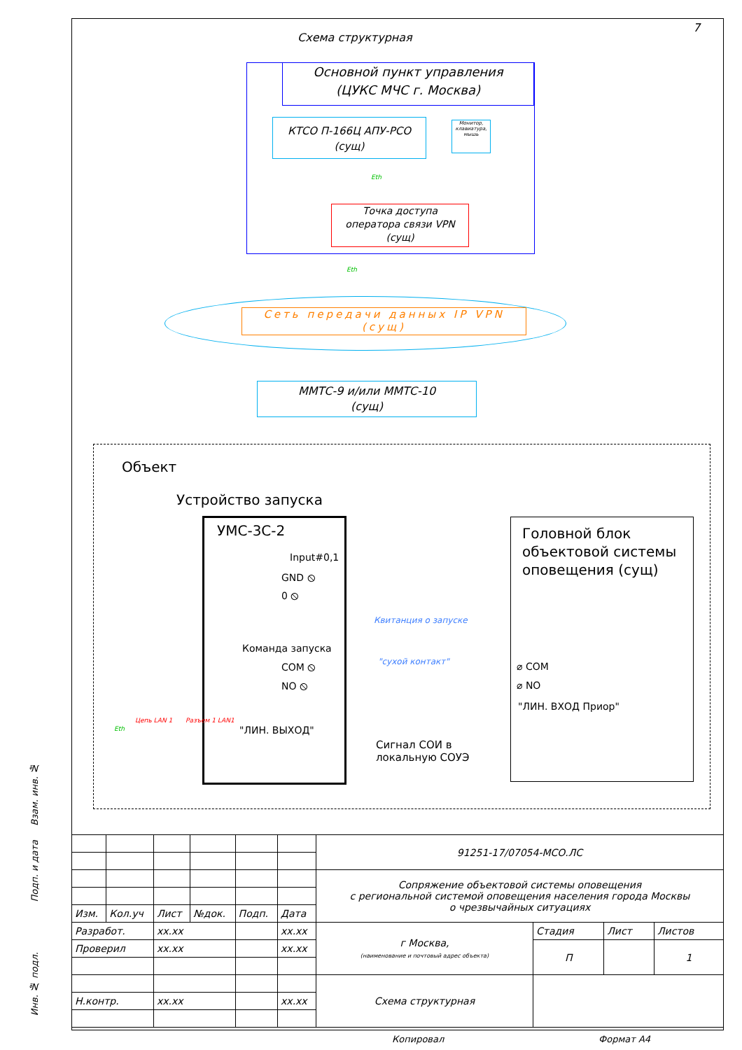Схема структурная
7
Основной пункт управления
(ЦУКС МЧС г. Москва)
КТСО П-166Ц АПУ-РСО
(сущ)
Монитор, клавиатура, мышь
Eth
Точка доступа
оператора связи VPN
(сущ)
Eth
Сеть передачи данных IP VPN
(сущ)
ММТС-9 и/или ММТС-10
(сущ)
Объект
Устройство запуска
УМС-3С-2
Input#0,1
GND ⦸
0 ⦸
Команда запуска
COM ⦸
NO ⦸
"ЛИН. ВЫХОД"
Цепь LAN 1 Разъем 1 LAN1
Eth
Квитанция о запуске
"сухой контакт"
Сигнал СОИ в
локальную СОУЭ
Головной блок
объектовой системы
оповещения (сущ)
⌀ COM
⌀ NO
"ЛИН. ВХОД Приор"
| | | | | | | 91251-17/07054-МСО.ЛС | | | |
| | | | | | | Сопряжение объектовой системы оповещения с региональной системой оповещения населения города Москвы о чрезвычайных ситуациях | | | |
| Изм. | Кол.уч | Лист | №док. | Подп. | Дата | | | | |
| Разработ. | | xx.xx | | | xx.xx | г Москва, (наименование и почтовый адрес объекта) | Стадия | Лист | Листов |
| Проверил | | xx.xx | | | xx.xx | | П | | 1 |
| | | | | | | Схема структурная | | | |
| Н.контр. | | xx.xx | | | xx.xx | | | | |
Взам. инв. №
Подп. и дата
Инв. № подл.
Копировал Формат А4